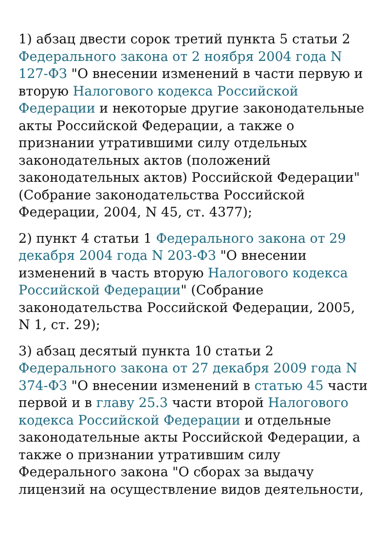1) абзац двести сорок третий пункта 5 статьи 2 Федерального закона от 2 ноября 2004 года N 127-ФЗ "О внесении изменений в части первую и вторую Налогового кодекса Российской Федерации и некоторые другие законодательные акты Российской Федерации, а также о признании утратившими силу отдельных законодательных актов (положений законодательных актов) Российской Федерации" (Собрание законодательства Российской Федерации, 2004, N 45, ст. 4377);
2) пункт 4 статьи 1 Федерального закона от 29 декабря 2004 года N 203-ФЗ "О внесении изменений в часть вторую Налогового кодекса Российской Федерации" (Собрание законодательства Российской Федерации, 2005, N 1, ст. 29);
3) абзац десятый пункта 10 статьи 2 Федерального закона от 27 декабря 2009 года N 374-ФЗ "О внесении изменений в статью 45 части первой и в главу 25.3 части второй Налогового кодекса Российской Федерации и отдельные законодательные акты Российской Федерации, а также о признании утратившим силу Федерального закона "О сборах за выдачу лицензий на осуществление видов деятельности,